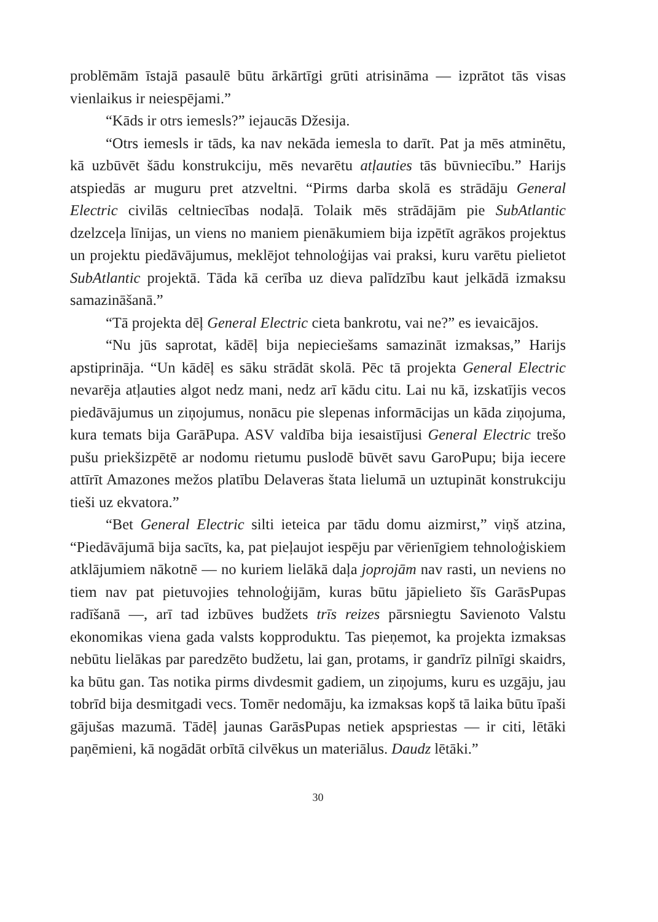problēmām īstajā pasaulē būtu ārkārtīgi grūti atrisināma — izprātot tās visas vienlaikus ir neiespējami.”
“Kāds ir otrs iemesls?” iejaucās Džesija.
“Otrs iemesls ir tāds, ka nav nekāda iemesla to darīt. Pat ja mēs atminētu, kā uzbūvēt šādu konstrukciju, mēs nevarētu atļauties tās būvniecību.” Harijs atspiedās ar muguru pret atzveltni. “Pirms darba skolā es strādāju General Electric civilās celtniecības nodaļā. Tolaik mēs strādājām pie SubAtlantic dzelzceļa līnijas, un viens no maniem pienākumiem bija izpētīt agrākos projektus un projektu piedāvājumus, meklējot tehnoloģijas vai praksi, kuru varētu pielietot SubAtlantic projektā. Tāda kā cerība uz dieva palīdzību kaut jelkādā izmaksu samazināšanā.”
“Tā projekta dēļ General Electric cieta bankrotu, vai ne?” es ievaicājos.
“Nu jūs saprotat, kādēļ bija nepieciešams samazināt izmaksas,” Harijs apstiprināja. “Un kādēļ es sāku strādāt skolā. Pēc tā projekta General Electric nevarēja atļauties algot nedz mani, nedz arī kādu citu. Lai nu kā, izskatījis vecos piedāvājumus un ziņojumus, nonācu pie slepenas informācijas un kāda ziņojuma, kura temats bija GarāPupa. ASV valdība bija iesaistījusi General Electric trešo pušu priekšizpētē ar nodomu rietumu puslodē būvēt savu GaroPupu; bija iecere attīrīt Amazones mežos platību Delaveras štata lielumā un uztupināt konstrukciju tieši uz ekvatora.”
“Bet General Electric silti ieteica par tādu domu aizmirst,” viņš atzina, “Piedāvājumā bija sacīts, ka, pat pieļaujot iespēju par vērienīgiem tehnoloģiskiem atklājumiem nākotnē — no kuriem lielākā daļa joprojām nav rasti, un neviens no tiem nav pat pietuvojies tehnoloģijām, kuras būtu jāpielieto šīs GarāsPupas radīšanā —, arī tad izbūves budžets trīs reizes pārsniegtu Savienoto Valstu ekonomikas viena gada valsts kopproduktu. Tas pieņemot, ka projekta izmaksas nebūtu lielākas par paredzēto budžetu, lai gan, protams, ir gandrīz pilnīgi skaidrs, ka būtu gan. Tas notika pirms divdesmit gadiem, un ziņojums, kuru es uzgāju, jau tobrīd bija desmitgadi vecs. Tomēr nedomāju, ka izmaksas kopš tā laika būtu īpaši gājušas mazumā. Tādēļ jaunas GarāsPupas netiek apspriestas — ir citi, lētāki paņēmieni, kā nogādāt orbītā cilvēkus un materiālus. Daudz lētāki.”
30